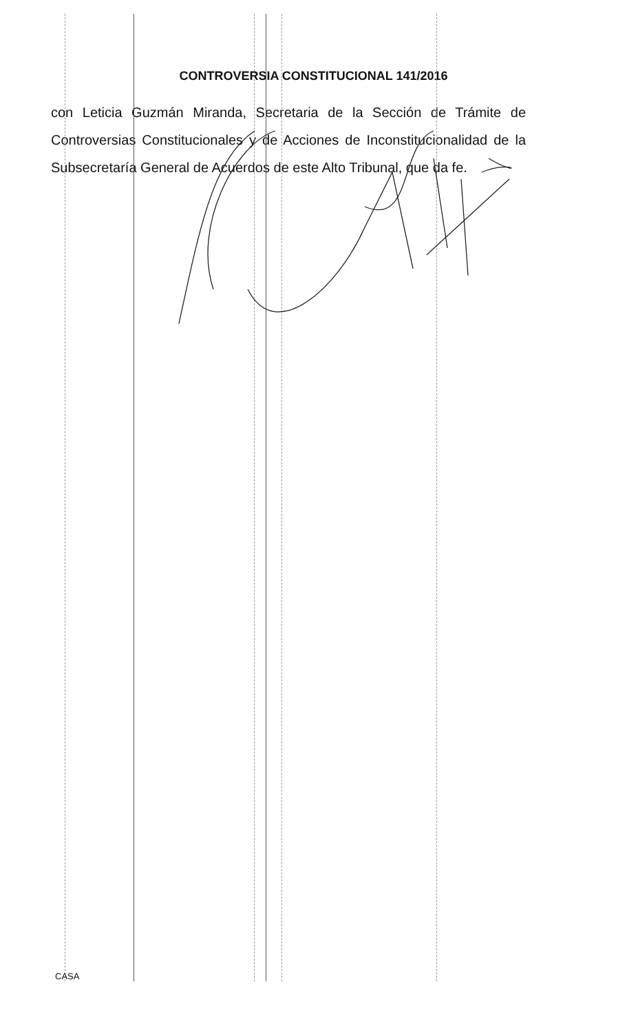CONTROVERSIA CONSTITUCIONAL 141/2016
con Leticia Guzmán Miranda, Secretaria de la Sección de Trámite de Controversias Constitucionales y de Acciones de Inconstitucionalidad de la Subsecretaría General de Acuerdos de este Alto Tribunal, que da fe.
CASA